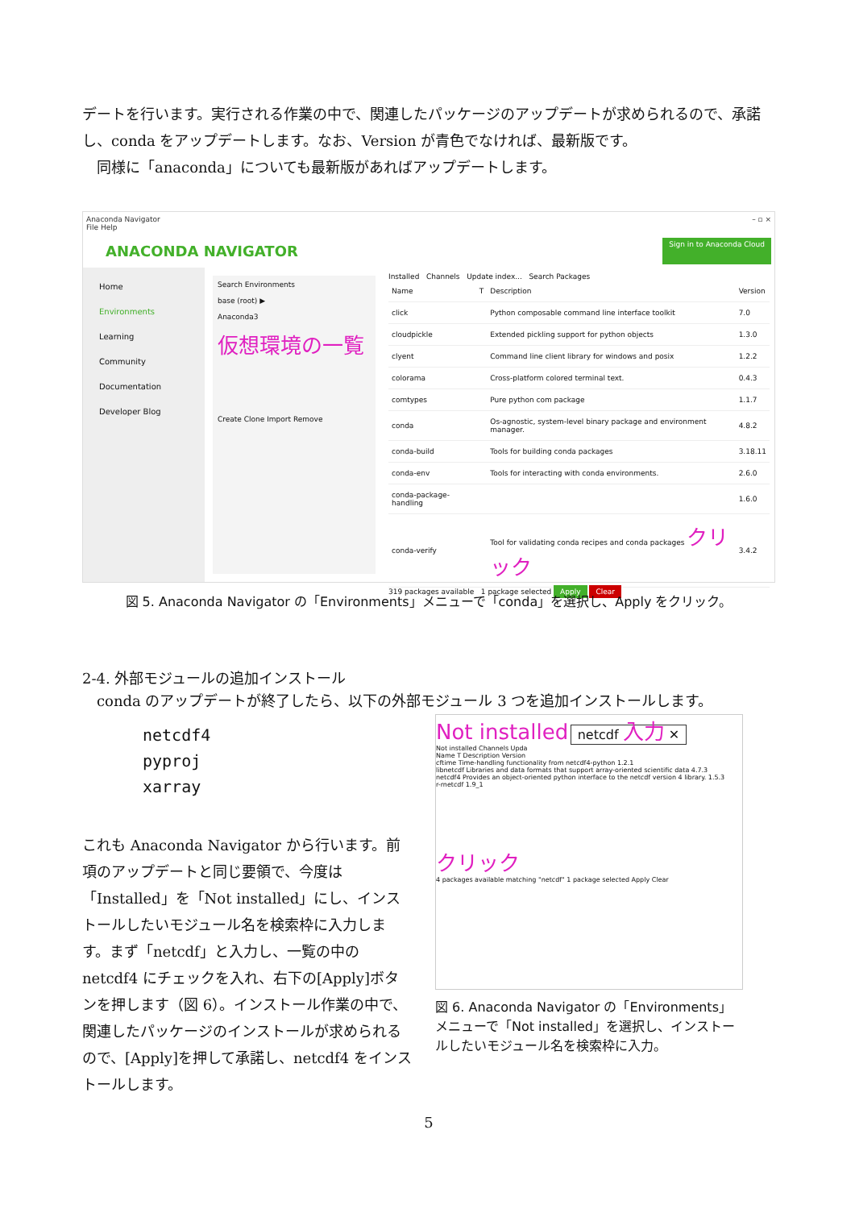デートを行います。実行される作業の中で、関連したパッケージのアップデートが求められるので、承諾し、conda をアップデートします。なお、Version が青色でなければ、最新版です。
　同様に「anaconda」についても最新版があればアップデートします。
Anaconda Navigator
File Help – ▫ ×
ANACONDA NAVIGATOR Sign in to Anaconda Cloud
Home
Environments
Learning
Community
Documentation
Developer Blog
Search Environments
base (root) ▶
Anaconda3
仮想環境の一覧
Create Clone Import Remove
Installed Channels Update index... Search Packages
| Name | T | Description | Version |
| --- | --- | --- | --- |
| click | | Python composable command line interface toolkit | 7.0 |
| cloudpickle | | Extended pickling support for python objects | 1.3.0 |
| clyent | | Command line client library for windows and posix | 1.2.2 |
| colorama | | Cross-platform colored terminal text. | 0.4.3 |
| comtypes | | Pure python com package | 1.1.7 |
| conda | | Os-agnostic, system-level binary package and environment manager. | 4.8.2 |
| conda-build | | Tools for building conda packages | 3.18.11 |
| conda-env | | Tools for interacting with conda environments. | 2.6.0 |
| conda-package-handling | | | 1.6.0 |
| conda-verify | | Tool for validating conda recipes and conda packages クリック | 3.4.2 |
319 packages available 1 package selected Apply Clear
図 5. Anaconda Navigator の「Environments」メニューで「conda」を選択し、Apply をクリック。
2-4. 外部モジュールの追加インストール
　conda のアップデートが終了したら、以下の外部モジュール 3 つを追加インストールします。
netcdf4
pyproj
xarray
これも Anaconda Navigator から行います。前項のアップデートと同じ要領で、今度は「Installed」を「Not installed」にし、インストールしたいモジュール名を検索枠に入力します。まず「netcdf」と入力し、一覧の中の netcdf4 にチェックを入れ、右下の[Apply]ボタンを押します（図 6）。インストール作業の中で、関連したパッケージのインストールが求められるので、[Apply]を押して承諾し、netcdf4 をインストールします。
Not installed netcdf 入力 ✕
Not installed Channels Upda
Name T Description Version
cftime Time-handling functionality from netcdf4-python 1.2.1
libnetcdf Libraries and data formats that support array-oriented scientific data 4.7.3
netcdf4 Provides an object-oriented python interface to the netcdf version 4 library. 1.5.3
r-rnetcdf 1.9_1
クリック
4 packages available matching "netcdf" 1 package selected Apply Clear
図 6. Anaconda Navigator の「Environments」メニューで「Not installed」を選択し、インストールしたいモジュール名を検索枠に入力。
5